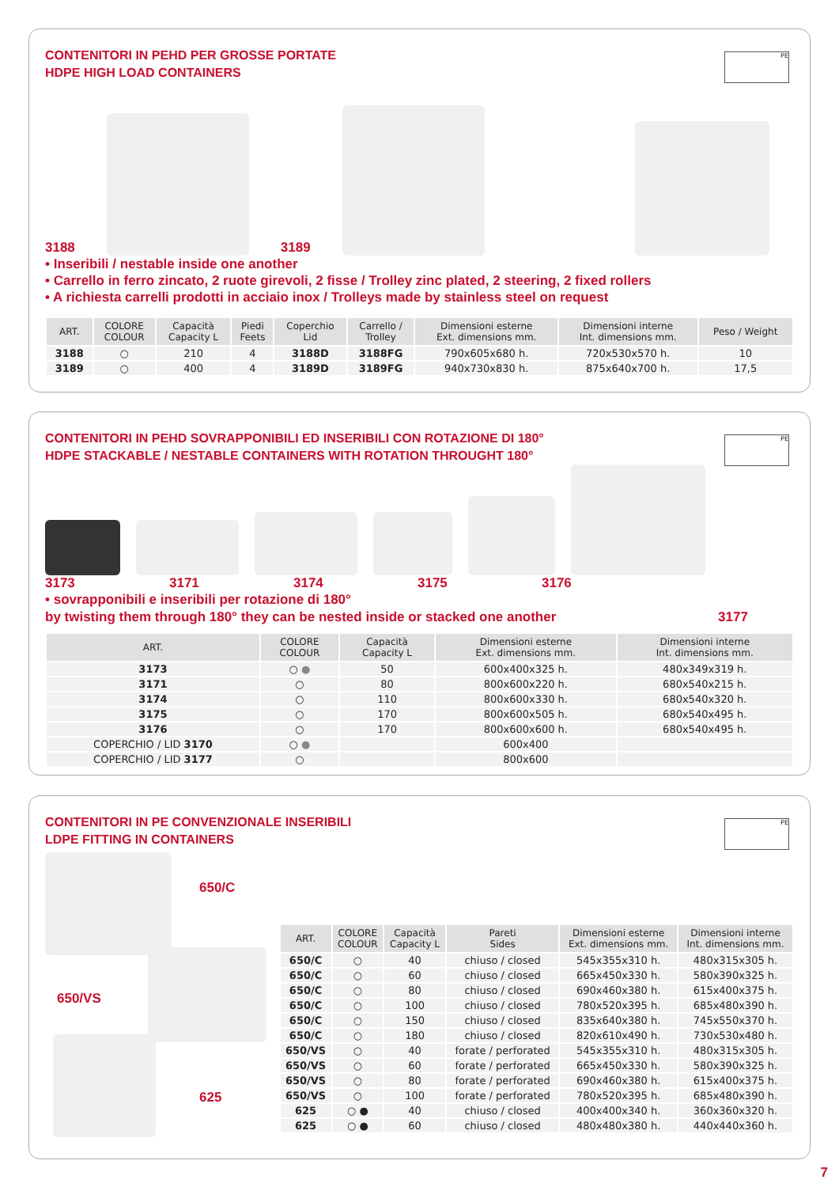PE
CONTENITORI IN PEHD PER GROSSE PORTATE
HDPE HIGH LOAD CONTAINERS
3188 3189
• Inseribili / nestable inside one another
• Carrello in ferro zincato, 2 ruote girevoli, 2 fisse / Trolley zinc plated, 2 steering, 2 fixed rollers
• A richiesta carrelli prodotti in acciaio inox / Trolleys made by stainless steel on request
| ART. | COLORE COLOUR | Capacità Capacity L | Piedi Feets | Coperchio Lid | Carrello / Trolley | Dimensioni esterne Ext. dimensions mm. | Dimensioni interne Int. dimensions mm. | Peso / Weight |
| --- | --- | --- | --- | --- | --- | --- | --- | --- |
| 3188 | ○ | 210 | 4 | 3188D | 3188FG | 790x605x680 h. | 720x530x570 h. | 10 |
| 3189 | ○ | 400 | 4 | 3189D | 3189FG | 940x730x830 h. | 875x640x700 h. | 17,5 |
PE
CONTENITORI IN PEHD SOVRAPPONIBILI ED INSERIBILI CON ROTAZIONE DI 180°
HDPE STACKABLE / NESTABLE CONTAINERS WITH ROTATION THROUGHT 180°
3173 3171 3174 3175 3176
• sovrapponibili e inseribili per rotazione di 180°
by twisting them through 180° they can be nested inside or stacked one another 3177
| ART. | COLORE COLOUR | Capacità Capacity L | Dimensioni esterne Ext. dimensions mm. | Dimensioni interne Int. dimensions mm. |
| --- | --- | --- | --- | --- |
| 3173 | ○ ● | 50 | 600x400x325 h. | 480x349x319 h. |
| 3171 | ○ | 80 | 800x600x220 h. | 680x540x215 h. |
| 3174 | ○ | 110 | 800x600x330 h. | 680x540x320 h. |
| 3175 | ○ | 170 | 800x600x505 h. | 680x540x495 h. |
| 3176 | ○ | 170 | 800x600x600 h. | 680x540x495 h. |
| COPERCHIO / LID 3170 | ○ ● | | 600x400 | |
| COPERCHIO / LID 3177 | ○ | | 800x600 | |
PE
CONTENITORI IN PE CONVENZIONALE INSERIBILI
LDPE FITTING IN CONTAINERS
650/C
650/VS
625
| ART. | COLORE COLOUR | Capacità Capacity L | Pareti Sides | Dimensioni esterne Ext. dimensions mm. | Dimensioni interne Int. dimensions mm. |
| --- | --- | --- | --- | --- | --- |
| 650/C | ○ | 40 | chiuso / closed | 545x355x310 h. | 480x315x305 h. |
| 650/C | ○ | 60 | chiuso / closed | 665x450x330 h. | 580x390x325 h. |
| 650/C | ○ | 80 | chiuso / closed | 690x460x380 h. | 615x400x375 h. |
| 650/C | ○ | 100 | chiuso / closed | 780x520x395 h. | 685x480x390 h. |
| 650/C | ○ | 150 | chiuso / closed | 835x640x380 h. | 745x550x370 h. |
| 650/C | ○ | 180 | chiuso / closed | 820x610x490 h. | 730x530x480 h. |
| 650/VS | ○ | 40 | forate / perforated | 545x355x310 h. | 480x315x305 h. |
| 650/VS | ○ | 60 | forate / perforated | 665x450x330 h. | 580x390x325 h. |
| 650/VS | ○ | 80 | forate / perforated | 690x460x380 h. | 615x400x375 h. |
| 650/VS | ○ | 100 | forate / perforated | 780x520x395 h. | 685x480x390 h. |
| 625 | ○ ● | 40 | chiuso / closed | 400x400x340 h. | 360x360x320 h. |
| 625 | ○ ● | 60 | chiuso / closed | 480x480x380 h. | 440x440x360 h. |
7